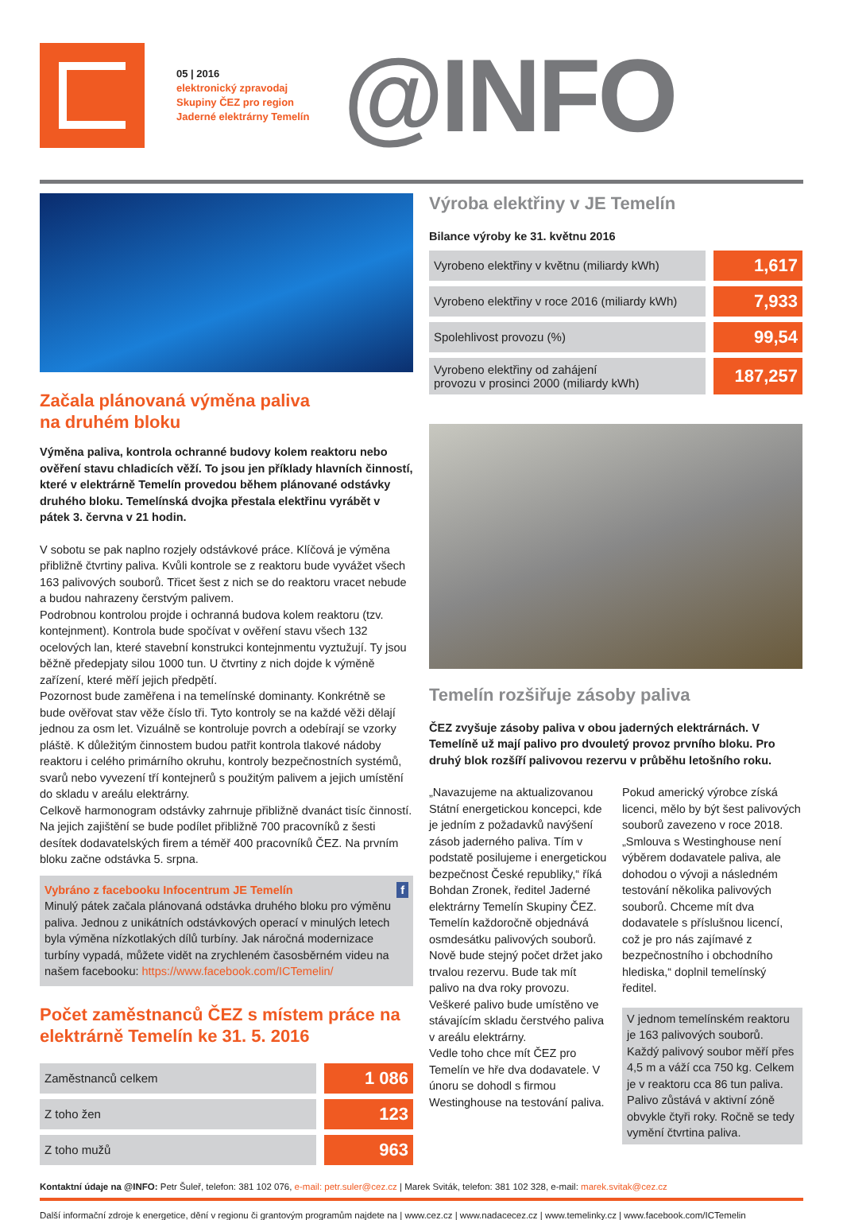05 | 2016
elektronický zpravodaj
Skupiny ČEZ pro region
Jaderné elektrárny Temelín
@INFO
Začala plánovaná výměna paliva
na druhém bloku
Výměna paliva, kontrola ochranné budovy kolem reaktoru nebo ověření stavu chladicích věží. To jsou jen příklady hlavních činností, které v elektrárně Temelín provedou během plánované odstávky druhého bloku. Temelínská dvojka přestala elektřinu vyrábět v pátek 3. června v 21 hodin.
V sobotu se pak naplno rozjely odstávkové práce. Klíčová je výměna přibližně čtvrtiny paliva. Kvůli kontrole se z reaktoru bude vyvážet všech 163 palivových souborů. Třicet šest z nich se do reaktoru vracet nebude a budou nahrazeny čerstvým palivem.
Podrobnou kontrolou projde i ochranná budova kolem reaktoru (tzv. kontejnment). Kontrola bude spočívat v ověření stavu všech 132 ocelových lan, které stavební konstrukci kontejnmentu vyztužují. Ty jsou běžně předepjaty silou 1000 tun. U čtvrtiny z nich dojde k výměně zařízení, které měří jejich předpětí.
Pozornost bude zaměřena i na temelínské dominanty. Konkrétně se bude ověřovat stav věže číslo tři. Tyto kontroly se na každé věži dělají jednou za osm let. Vizuálně se kontroluje povrch a odebírají se vzorky pláště. K důležitým činnostem budou patřit kontrola tlakové nádoby reaktoru i celého primárního okruhu, kontroly bezpečnostních systémů, svarů nebo vyvezení tří kontejnerů s použitým palivem a jejich umístění do skladu v areálu elektrárny.
Celkově harmonogram odstávky zahrnuje přibližně dvanáct tisíc činností. Na jejich zajištění se bude podílet přibližně 700 pracovníků z šesti desítek dodavatelských firem a téměř 400 pracovníků ČEZ. Na prvním bloku začne odstávka 5. srpna.
Vybráno z facebooku Infocentrum JE Temelín f
Minulý pátek začala plánovaná odstávka druhého bloku pro výměnu paliva. Jednou z unikátních odstávkových operací v minulých letech byla výměna nízkotlakých dílů turbíny. Jak náročná modernizace turbíny vypadá, můžete vidět na zrychleném časosběrném videu na našem facebooku: https://www.facebook.com/ICTemelin/
Počet zaměstnanců ČEZ s místem práce na elektrárně Temelín ke 31. 5. 2016
| Zaměstnanců celkem | 1 086 |
| Z toho žen | 123 |
| Z toho mužů | 963 |
Výroba elektřiny v JE Temelín
Bilance výroby ke 31. květnu 2016
| Vyrobeno elektřiny v květnu (miliardy kWh) | 1,617 |
| Vyrobeno elektřiny v roce 2016 (miliardy kWh) | 7,933 |
| Spolehlivost provozu (%) | 99,54 |
| Vyrobeno elektřiny od zahájení provozu v prosinci 2000 (miliardy kWh) | 187,257 |
Temelín rozšiřuje zásoby paliva
ČEZ zvyšuje zásoby paliva v obou jaderných elektrárnách. V Temelíně už mají palivo pro dvouletý provoz prvního bloku. Pro druhý blok rozšíří palivovou rezervu v průběhu letošního roku.
„Navazujeme na aktualizovanou Státní energetickou koncepci, kde je jedním z požadavků navýšení zásob jaderného paliva. Tím v podstatě posilujeme i energetickou bezpečnost České republiky,“ říká Bohdan Zronek, ředitel Jaderné elektrárny Temelín Skupiny ČEZ.
Temelín každoročně objednává osmdesátku palivových souborů. Nově bude stejný počet držet jako trvalou rezervu. Bude tak mít palivo na dva roky provozu. Veškeré palivo bude umístěno ve stávajícím skladu čerstvého paliva v areálu elektrárny.
Vedle toho chce mít ČEZ pro Temelín ve hře dva dodavatele. V únoru se dohodl s firmou Westinghouse na testování paliva.
Pokud americký výrobce získá licenci, mělo by být šest palivových souborů zavezeno v roce 2018. „Smlouva s Westinghouse není výběrem dodavatele paliva, ale dohodou o vývoji a následném testování několika palivových souborů. Chceme mít dva dodavatele s příslušnou licencí, což je pro nás zajímavé z bezpečnostního i obchodního hlediska,“ doplnil temelínský ředitel.
V jednom temelínském reaktoru je 163 palivových souborů. Každý palivový soubor měří přes 4,5 m a váží cca 750 kg. Celkem je v reaktoru cca 86 tun paliva. Palivo zůstává v aktivní zóně obvykle čtyři roky. Ročně se tedy vymění čtvrtina paliva.
Kontaktní údaje na @INFO: Petr Šuleř, telefon: 381 102 076, e-mail: petr.suler@cez.cz | Marek Sviták, telefon: 381 102 328, e-mail: marek.svitak@cez.cz
Další informační zdroje k energetice, dění v regionu či grantovým programům najdete na | www.cez.cz | www.nadacecez.cz | www.temelinky.cz | www.facebook.com/ICTemelin